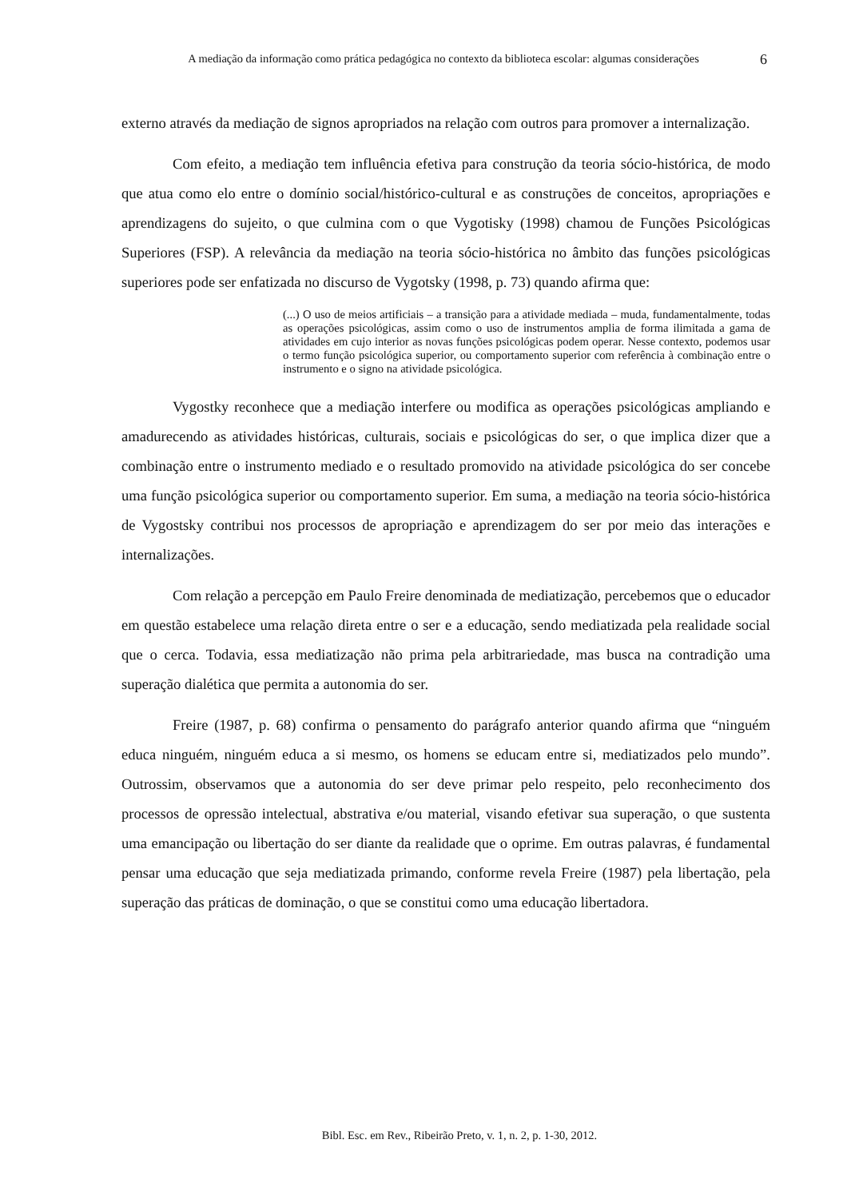A mediação da informação como prática pedagógica no contexto da biblioteca escolar: algumas considerações
6
externo através da mediação de signos apropriados na relação com outros para promover a internalização.
Com efeito, a mediação tem influência efetiva para construção da teoria sócio-histórica, de modo que atua como elo entre o domínio social/histórico-cultural e as construções de conceitos, apropriações e aprendizagens do sujeito, o que culmina com o que Vygotisky (1998) chamou de Funções Psicológicas Superiores (FSP). A relevância da mediação na teoria sócio-histórica no âmbito das funções psicológicas superiores pode ser enfatizada no discurso de Vygotsky (1998, p. 73) quando afirma que:
(...) O uso de meios artificiais – a transição para a atividade mediada – muda, fundamentalmente, todas as operações psicológicas, assim como o uso de instrumentos amplia de forma ilimitada a gama de atividades em cujo interior as novas funções psicológicas podem operar. Nesse contexto, podemos usar o termo função psicológica superior, ou comportamento superior com referência à combinação entre o instrumento e o signo na atividade psicológica.
Vygostky reconhece que a mediação interfere ou modifica as operações psicológicas ampliando e amadurecendo as atividades históricas, culturais, sociais e psicológicas do ser, o que implica dizer que a combinação entre o instrumento mediado e o resultado promovido na atividade psicológica do ser concebe uma função psicológica superior ou comportamento superior. Em suma, a mediação na teoria sócio-histórica de Vygostsky contribui nos processos de apropriação e aprendizagem do ser por meio das interações e internalizações.
Com relação a percepção em Paulo Freire denominada de mediatização, percebemos que o educador em questão estabelece uma relação direta entre o ser e a educação, sendo mediatizada pela realidade social que o cerca. Todavia, essa mediatização não prima pela arbitrariedade, mas busca na contradição uma superação dialética que permita a autonomia do ser.
Freire (1987, p. 68) confirma o pensamento do parágrafo anterior quando afirma que “ninguém educa ninguém, ninguém educa a si mesmo, os homens se educam entre si, mediatizados pelo mundo”. Outrossim, observamos que a autonomia do ser deve primar pelo respeito, pelo reconhecimento dos processos de opressão intelectual, abstrativa e/ou material, visando efetivar sua superação, o que sustenta uma emancipação ou libertação do ser diante da realidade que o oprime. Em outras palavras, é fundamental pensar uma educação que seja mediatizada primando, conforme revela Freire (1987) pela libertação, pela superação das práticas de dominação, o que se constitui como uma educação libertadora.
Bibl. Esc. em Rev., Ribeirão Preto, v. 1, n. 2, p. 1-30, 2012.